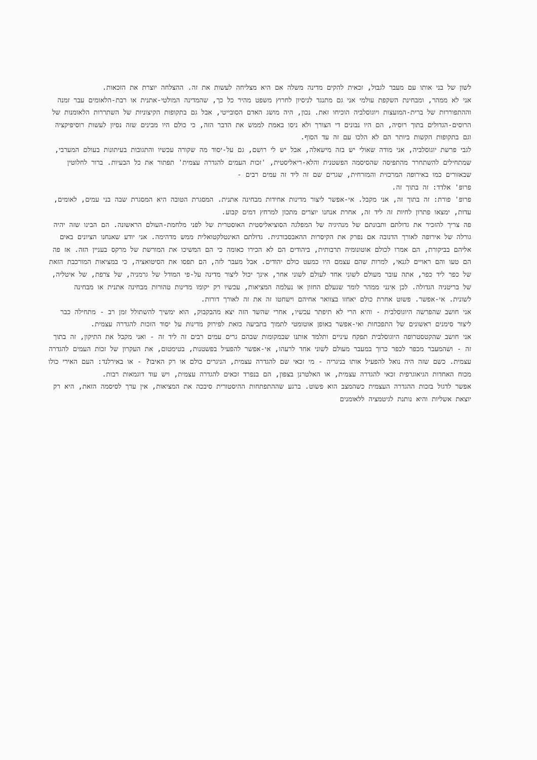לשון של בני אותו עם מעבר לגבול, זכאית להקים מדינה משלה אם היא מצליחה לעשות את זה. ההצלחה יוצרת את הזכאות.
אני לא ממהר, ומבחינת השקפת עולמי אני גם מתנגד לניסיון לחרוץ משפט מהיר כל כך, שהמדינה המולטי-אתנית או רבת-הלאומים עבר זמנה וההתפוררות של ברית-המועצות ויוגוסלביה הוכיחו זאת. נכון, היה מושג האדם הסובייטי, אבל גם בתקופות הקיצוניות של השתררות הלאומנות של הרוסים-הגדולים בתוך רוסיה, הם היו נבונים די הצורך ולא ניסו באמת לממש את הדבר הזה, כי כולם היו מבינים שזה נסיון לעשות רוסיפיקציה וגם בתקופות הקשות ביותר הם לא הלכו עם זה עד הסוף.
לגבי פרשת יוגוסלביה, אני מודה שאולי יש בזה מישאלה, אבל יש לי רושם, גם על-יסוד מה שקורה עכשיו והתגובות בעיתונות בעולם המערבי, שמתחילים להשתחרר מהתפיסה שהסיסמה הפשטנית והלא-ריאליסטית, 'זכות העמים להגדרה עצמית' תפתור את כל הבעיות. ברור לחלוטין שבאזורים כמו באירופה המרכזית והמזרחית, שגרים שם זה ליד זה עמים רבים -
פרופ' אלדד: זה בתוך זה.
פרופ' פורת: זה בתוך זה, אני מקבל. אי-אפשר ליצור מדינות אחידות מבחינה אתנית. המסגרת הטובה היא המסגרת שבה בני עמים, לאומים, עדות, ימצאו פתרון לחיות זה ליד זה, אחרת אנחנו יוצרים מתכון למרחץ דמים קבוע.
פה צריך להזכיר את גדולתם ותבונתם של מנהיגיה של המפלגה הסוציאליסטית האוסטרית של לפני מלחמת-העולם הראשונה. הם הבינו שזה יהיה גורלה של אירופה לאורך הדנובה אם נפרק את הקיסרות ההאבסבורגית. גדולתם האינטלקטואלית ממש מדהימה. אני יודע שאנחנו הציונים באים אליהם בביקורת, הם אמרו לכולם אוטונומיה תרבותית, ביהודים הם לא הכירו כאומה כי הם המשיכו את המורשת של מרקס בעניין הזה. אז פה הם טעו והם ראויים לגנאי, למרות שהם עצמם היו כמעט כולם יהודים. אבל מעבר לזה, הם תפסו את הסיטואציה, כי במציאות המורכבת הזאת של כפר ליד כפר, אתה עובר מעולם לשוני אחד לעולם לשוני אחר, אינך יכול ליצור מדינה על-פי המודל של גרמניה, של צרפת, של איטליה, של בריטניה הגדולה. לכן אינני ממהר לומר שנעלם החזון או נעלמה המציאות, עכשיו רק יקומו מדינות טהורות מבחינה אתנית או מבחינה לשונית. אי-אפשר. פשוט אחרת כולם יאחזו בצוואר אחיהם וישחטו זה את זה לאורך דורות.
אני חושב שהפרשה היוגוסלבית - והיא הרי לא תיפתר עכשיו, אחרי שהשד הזה יצא מהבקבוק, הוא ימשיך להשתולל זמן רב - מתחילה כבר ליצור סימנים ראשונים של התפכחות ואי-אפשר באופן אוטומטי לתמוך בתביעה כזאת לפירוק מדינות על יסוד הזכות להגדרה עצמית.
אני חושב שהקטסטרופה היוגוסלבית תפקח עיניים ותלמד אותנו שבמקומות שבהם גרים עמים רבים זה ליד זה - ואני מקבל את התיקון, זה בתוך זה - ושהמעבר מכפר לכפר כרוך במעבר מעולם לשוני אחד לרעהו, אי-אפשר להפעיל בפשטנות, בטימטום, את העקרון של זכות העמים להגדרה עצמית. כשם שזה היה נואל להפעיל אותו בניגריה - מי זכאי שם להגדרה עצמית, הניגרים כולם או רק האיבו? - או באירלנד: העם האירי כולו מכוח האחדות הגיאוגרפית זכאי להגדרה עצמית, או האלטרנן בצפון, הם בנפרד זכאים להגדרה עצמית, ויש עוד דוגמאות רבות.
אפשר לדגול בזכות ההגדרה העצמית כשהמצב הוא פשוט. ברגע שההתפתחות ההיסטורית סיבכה את המציאות, אין ערך לסיסמה הזאת, היא רק יוצאת אשליות והיא נותנת לגיטמציה ללאומנים